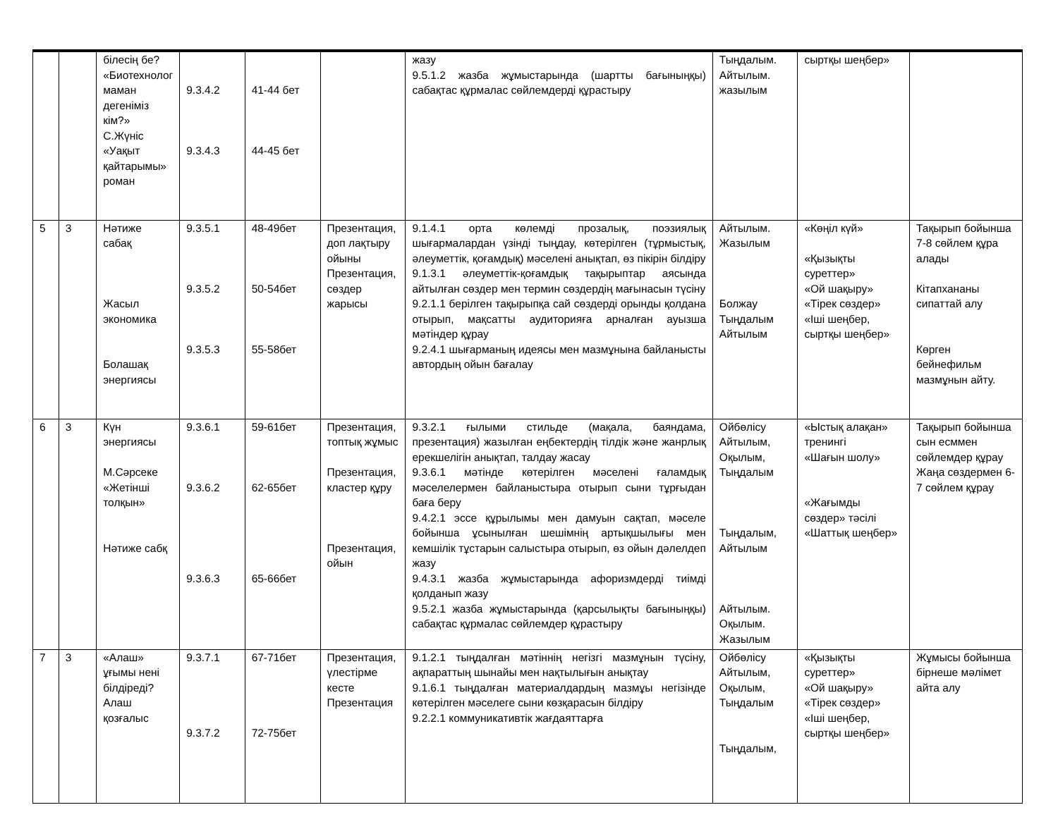| | | білесің бе? «Биотехнолог маман дегеніміз кім?» С.Жүніс «Уақыт қайтарымы» роман | 9.3.4.2 9.3.4.3 | 41-44 бет 44-45 бет | | жазу 9.5.1.2 жазба жұмыстарында (шартты бағыныңқы) сабақтас құрмалас сөйлемдерді құрастыру | Тыңдалым. Айтылым. жазылым | сыртқы шеңбер» | |
| 5 | 3 | Нәтиже сабақ Жасыл экономика Болашақ энергиясы | 9.3.5.1 9.3.5.2 9.3.5.3 | 48-49бет 50-54бет 55-58бет | Презентация, доп лақтыру ойыны Презентация, сөздер жарысы | 9.1.4.1 орта көлемді прозалық, поэзиялық шығармалардан үзінді тыңдау, көтерілген (тұрмыстық, әлеуметтік, қоғамдық) мәселені анықтап, өз пікірін білдіру 9.1.3.1 әлеуметтік-қоғамдық тақырыптар аясында айтылған сөздер мен термин сөздердің мағынасын түсіну 9.2.1.1 берілген тақырыпқа сай сөздерді орынды қолдана отырып, мақсатты аудиторияға арналған ауызша мәтіндер құрау 9.2.4.1 шығарманың идеясы мен мазмұнына байланысты автордың ойын бағалау | Айтылым. Жазылым Болжау Тыңдалым Айтылым | «Көңіл күй» «Қызықты суреттер» «Ой шақыру» «Тірек сөздер» «Іші шеңбер, сыртқы шеңбер» | Тақырып бойынша 7-8 сөйлем құра алады Кітапхананы сипаттай алу Көрген бейнефильм мазмұнын айту. |
| 6 | 3 | Күн энергиясы М.Сәрсеке «Жетінші толқын» Нәтиже сабқ | 9.3.6.1 9.3.6.2 9.3.6.3 | 59-61бет 62-65бет 65-66бет | Презентация, топтық жұмыс Презентация, кластер құру Презентация, ойын | 9.3.2.1 ғылыми стильде (мақала, баяндама, презентация) жазылған еңбектердің тілдік және жанрлық ерекшелігін анықтап, талдау жасау 9.3.6.1 мәтінде көтерілген мәселені ғаламдық мәселелермен байланыстыра отырып сыни тұрғыдан баға беру 9.4.2.1 эссе құрылымы мен дамуын сақтап, мәселе бойынша ұсынылған шешімнің артықшылығы мен кемшілік тұстарын салыстыра отырып, өз ойын дәлелдеп жазу 9.4.3.1 жазба жұмыстарында афоризмдерді тиімді қолданып жазу 9.5.2.1 жазба жұмыстарында (қарсылықты бағыныңқы) сабақтас құрмалас сөйлемдер құрастыру | Ойбөлісу Айтылым, Оқылым, Тыңдалым Тыңдалым, Айтылым Айтылым. Оқылым. Жазылым | «Ыстық алақан» тренингі «Шағын шолу» «Жағымды сөздер» тәсілі «Шаттық шеңбер» | Тақырып бойынша сын есммен сөйлемдер құрау Жаңа сөздермен 6-7 сөйлем құрау |
| 7 | 3 | «Алаш» ұғымы нені білдіреді? Алаш қозғалыс | 9.3.7.1 9.3.7.2 | 67-71бет 72-75бет | Презентация, үлестірме кесте Презентация | 9.1.2.1 тыңдалған мәтіннің негізгі мазмұнын түсіну, ақпараттың шынайы мен нақтылығын анықтау 9.1.6.1 тыңдалған материалдардың мазмұы негізінде көтерілген мәселеге сыни көзқарасын білдіру 9.2.2.1 коммуникативтік жағдаяттарға | Ойбөлісу Айтылым, Оқылым, Тыңдалым Тыңдалым, | «Қызықты суреттер» «Ой шақыру» «Тірек сөздер» «Іші шеңбер, сыртқы шеңбер» | Жұмысы бойынша бірнеше мәлімет айта алу |